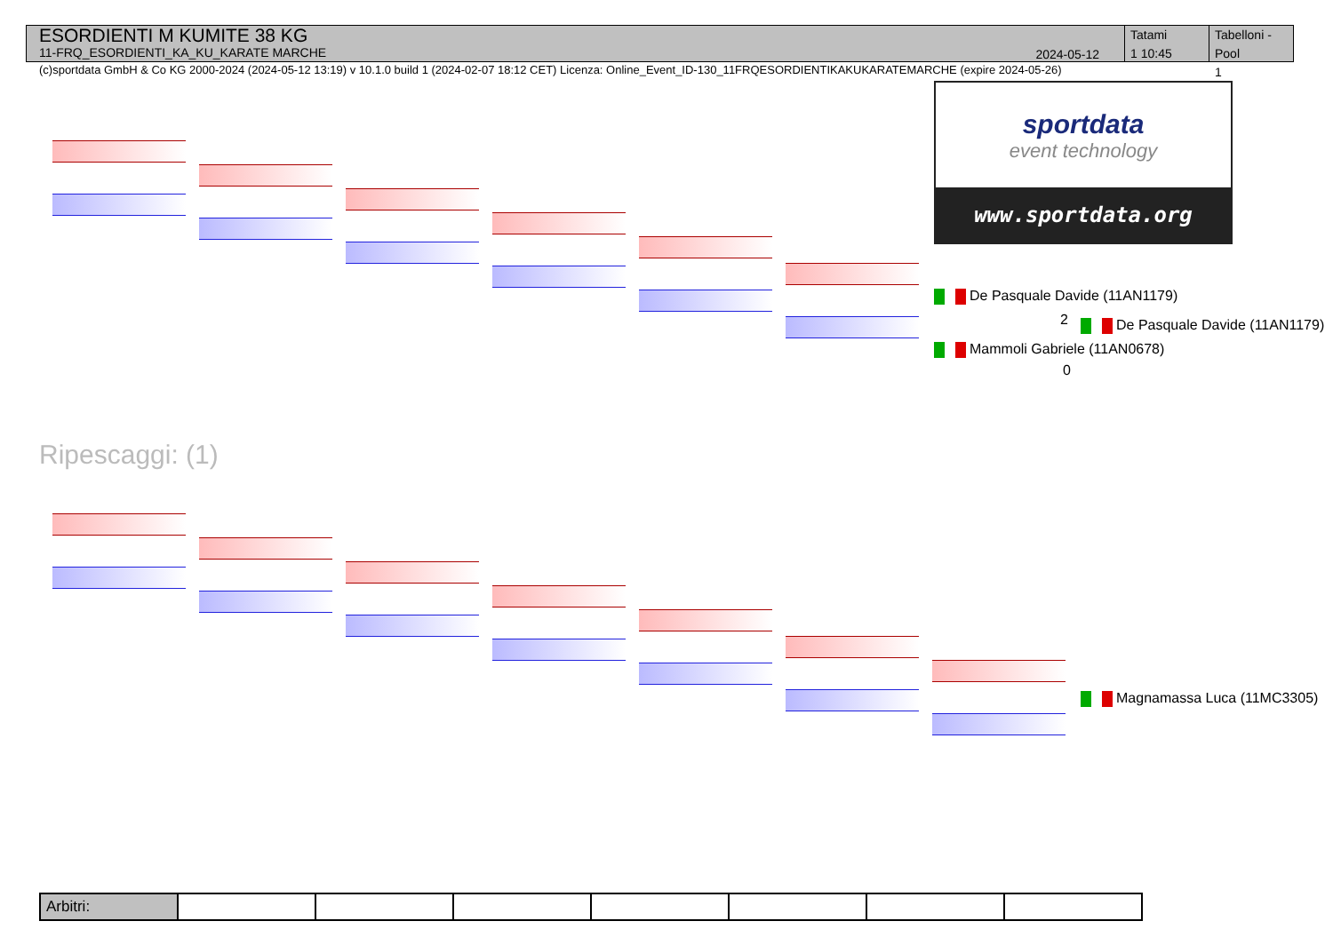ESORDIENTI M KUMITE 38 KG
11-FRQ_ESORDIENTI_KA_KU_KARATE MARCHE
2024-05-12
Tatami
1 10:45
Tabelloni - Pool
1
(c)sportdata GmbH & Co KG 2000-2024 (2024-05-12 13:19) v 10.1.0 build 1 (2024-02-07 18:12 CET) Licenza: Online_Event_ID-130_11FRQESORDIENTIKAKUKARATEMARCHE (expire 2024-05-26)
sportdata
event technology
www.sportdata.org
De Pasquale Davide (11AN1179)
2 De Pasquale Davide (11AN1179)
Mammoli Gabriele (11AN0678)
0
Ripescaggi: (1)
Magnamassa Luca (11MC3305)
| Arbitri: | | | | | | | |